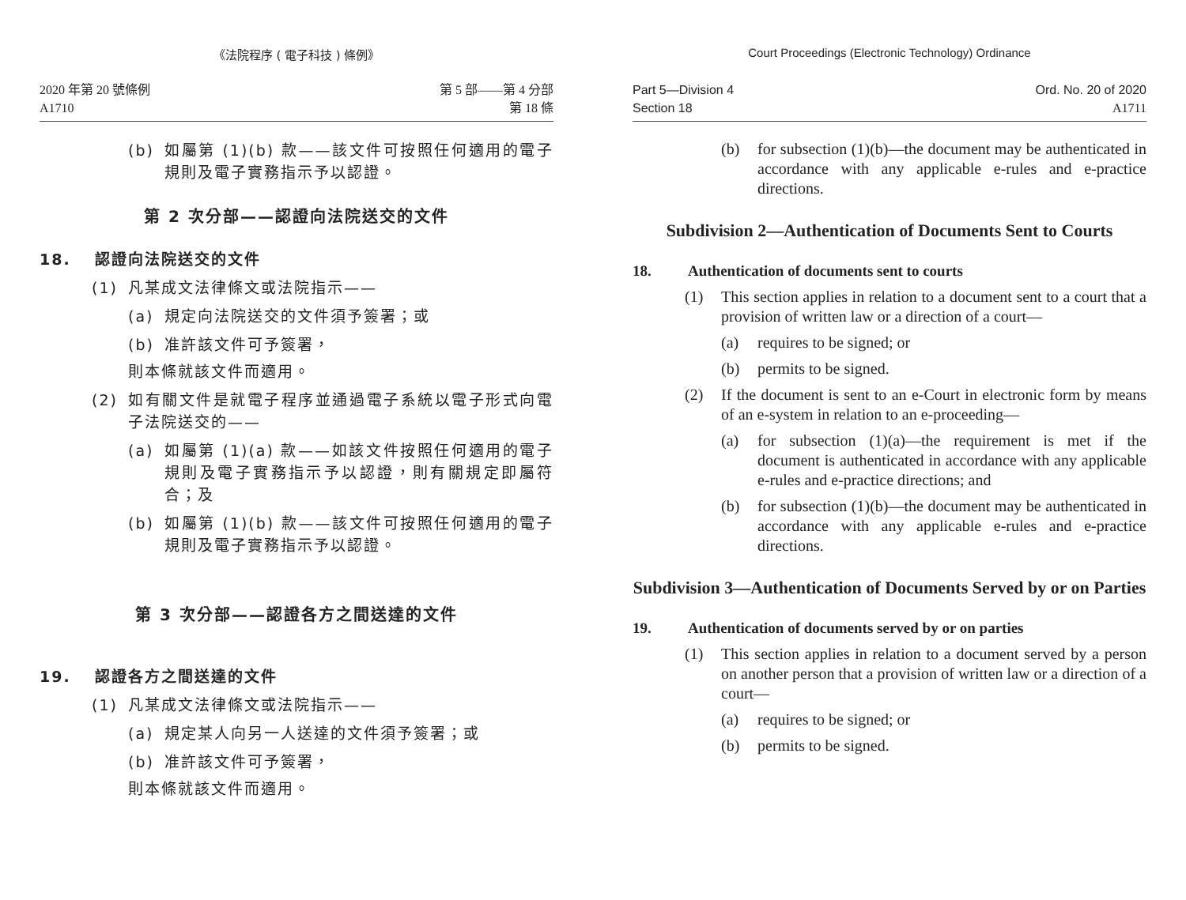《法院程序 ( 電子科技 ) 條例》
2020 年第 20 號條例
A1710
第 5 部——第 4 分部
第 18 條
(b) 如屬第 (1)(b) 款——該文件可按照任何適用的電子規則及電子實務指示予以認證。
第 2 次分部——認證向法院送交的文件
18. 認證向法院送交的文件
(1) 凡某成文法律條文或法院指示——
(a) 規定向法院送交的文件須予簽署；或
(b) 准許該文件可予簽署，
則本條就該文件而適用。
(2) 如有關文件是就電子程序並通過電子系統以電子形式向電子法院送交的——
(a) 如屬第 (1)(a) 款——如該文件按照任何適用的電子規則及電子實務指示予以認證，則有關規定即屬符合；及
(b) 如屬第 (1)(b) 款——該文件可按照任何適用的電子規則及電子實務指示予以認證。
第 3 次分部——認證各方之間送達的文件
19. 認證各方之間送達的文件
(1) 凡某成文法律條文或法院指示——
(a) 規定某人向另一人送達的文件須予簽署；或
(b) 准許該文件可予簽署，
則本條就該文件而適用。
Court Proceedings (Electronic Technology) Ordinance
Part 5—Division 4
Section 18
Ord. No. 20 of 2020
A1711
(b) for subsection (1)(b)—the document may be authenticated in accordance with any applicable e-rules and e-practice directions.
Subdivision 2—Authentication of Documents Sent to Courts
18. Authentication of documents sent to courts
(1) This section applies in relation to a document sent to a court that a provision of written law or a direction of a court—
(a) requires to be signed; or
(b) permits to be signed.
(2) If the document is sent to an e-Court in electronic form by means of an e-system in relation to an e-proceeding—
(a) for subsection (1)(a)—the requirement is met if the document is authenticated in accordance with any applicable e-rules and e-practice directions; and
(b) for subsection (1)(b)—the document may be authenticated in accordance with any applicable e-rules and e-practice directions.
Subdivision 3—Authentication of Documents Served by or on Parties
19. Authentication of documents served by or on parties
(1) This section applies in relation to a document served by a person on another person that a provision of written law or a direction of a court—
(a) requires to be signed; or
(b) permits to be signed.